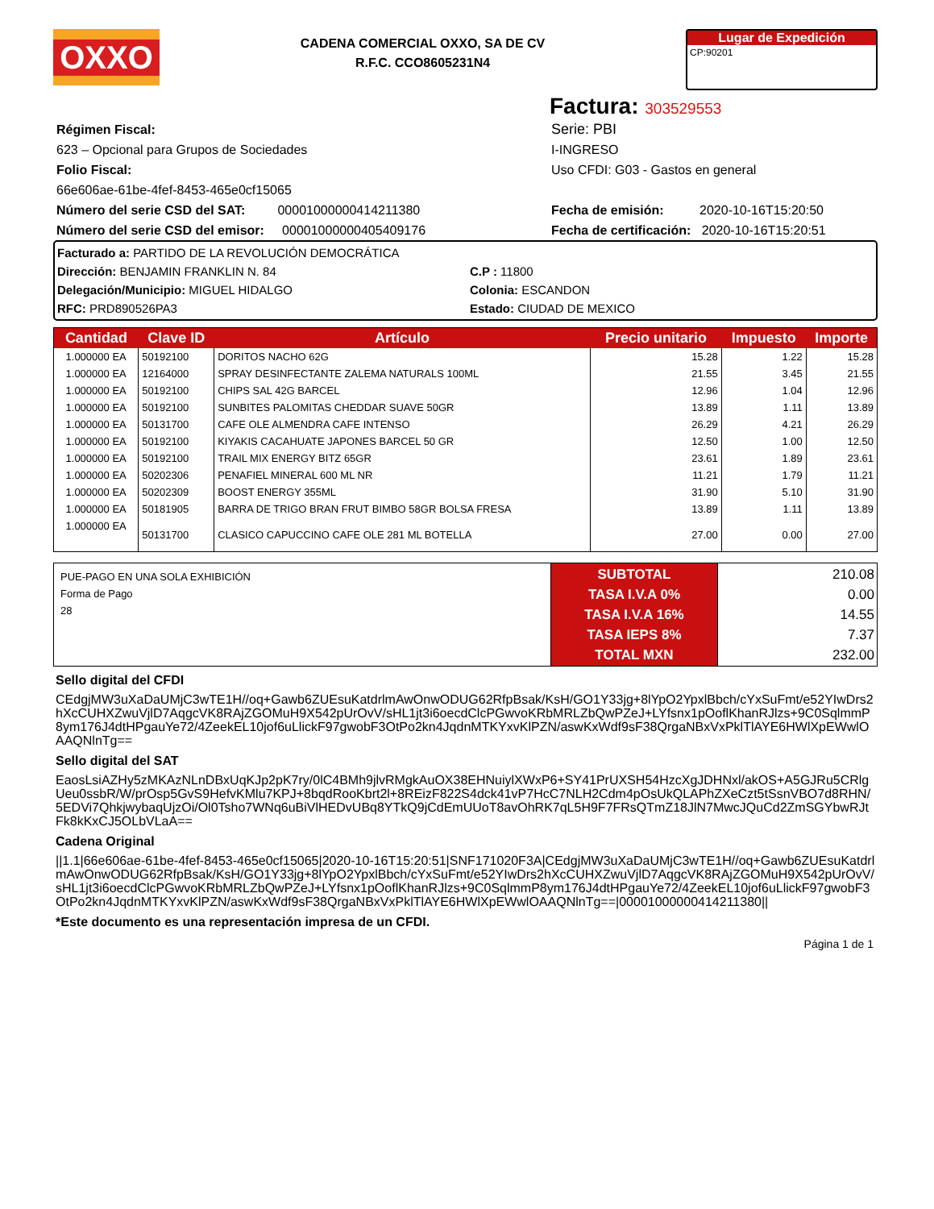OXXO
CADENA COMERCIAL OXXO, SA DE CV
R.F.C. CCO8605231N4
Lugar de Expedición
CP:90201
Factura: 303529553
Régimen Fiscal:
623 – Opcional para Grupos de Sociedades
Folio Fiscal:
66e606ae-61be-4fef-8453-465e0cf15065
Número del serie CSD del SAT: 00001000000414211380
Número del serie CSD del emisor: 00001000000405409176
Serie: PBI
I-INGRESO
Uso CFDI: G03 - Gastos en general
Fecha de emisión: 2020-10-16T15:20:50
Fecha de certificación: 2020-10-16T15:20:51
Facturado a: PARTIDO DE LA REVOLUCIÓN DEMOCRÁTICA
Dirección: BENJAMIN FRANKLIN N. 84
Delegación/Municipio: MIGUEL HIDALGO
RFC: PRD890526PA3
C.P : 11800
Colonia: ESCANDON
Estado: CIUDAD DE MEXICO
| Cantidad | Clave ID | Artículo | Precio unitario | Impuesto | Importe |
| --- | --- | --- | --- | --- | --- |
| 1.000000 EA | 50192100 | DORITOS NACHO 62G | 15.28 | 1.22 | 15.28 |
| 1.000000 EA | 12164000 | SPRAY DESINFECTANTE ZALEMA NATURALS 100ML | 21.55 | 3.45 | 21.55 |
| 1.000000 EA | 50192100 | CHIPS SAL 42G BARCEL | 12.96 | 1.04 | 12.96 |
| 1.000000 EA | 50192100 | SUNBITES PALOMITAS CHEDDAR SUAVE 50GR | 13.89 | 1.11 | 13.89 |
| 1.000000 EA | 50131700 | CAFE OLE ALMENDRA CAFE INTENSO | 26.29 | 4.21 | 26.29 |
| 1.000000 EA | 50192100 | KIYAKIS CACAHUATE JAPONES BARCEL 50 GR | 12.50 | 1.00 | 12.50 |
| 1.000000 EA | 50192100 | TRAIL MIX ENERGY BITZ 65GR | 23.61 | 1.89 | 23.61 |
| 1.000000 EA | 50202306 | PENAFIEL MINERAL 600 ML NR | 11.21 | 1.79 | 11.21 |
| 1.000000 EA | 50202309 | BOOST ENERGY 355ML | 31.90 | 5.10 | 31.90 |
| 1.000000 EA | 50181905 | BARRA DE TRIGO BRAN FRUT BIMBO 58GR BOLSA FRESA | 13.89 | 1.11 | 13.89 |
| 1.000000 EA | 50131700 | CLASICO CAPUCCINO CAFE OLE 281 ML BOTELLA | 27.00 | 0.00 | 27.00 |
| PUE-PAGO EN UNA SOLA EXHIBICIÓN Forma de Pago 28 | SUBTOTAL TASA I.V.A 0% TASA I.V.A 16% TASA IEPS 8% TOTAL MXN | 210.08 0.00 14.55 7.37 232.00 |
Sello digital del CFDI
CEdgjMW3uXaDaUMjC3wTE1H//oq+Gawb6ZUEsuKatdrlmAwOnwODUG62RfpBsak/KsH/GO1Y33jg+8lYpO2YpxlBbch/cYxSuFmt/e52YIwDrs2hXcCUHXZwuVjlD7AqgcVK8RAjZGOMuH9X542pUrOvV/sHL1jt3i6oecdClcPGwvoKRbMRLZbQwPZeJ+LYfsnx1pOoflKhanRJlzs+9C0SqlmmP8ym176J4dtHPgauYe72/4ZeekEL10jof6uLlickF97gwobF3OtPo2kn4JqdnMTKYxvKlPZN/aswKxWdf9sF38QrgaNBxVxPklTlAYE6HWlXpEWwlOAAQNlnTg==
Sello digital del SAT
EaosLsiAZHy5zMKAzNLnDBxUqKJp2pK7ry/0lC4BMh9jlvRMgkAuOX38EHNuiylXWxP6+SY41PrUXSH54HzcXgJDHNxl/akOS+A5GJRu5CRlgUeu0ssbR/W/prOsp5GvS9HefvKMlu7KPJ+8bqdRooKbrt2l+8REizF822S4dck41vP7HcC7NLH2Cdm4pOsUkQLAPhZXeCzt5tSsnVBO7d8RHN/5EDVi7QhkjwybaqUjzOi/Ol0Tsho7WNq6uBiVlHEDvUBq8YTkQ9jCdEmUUoT8avOhRK7qL5H9F7FRsQTmZ18JlN7MwcJQuCd2ZmSGYbwRJtFk8kKxCJ5OLbVLaA==
Cadena Original
||1.1|66e606ae-61be-4fef-8453-465e0cf15065|2020-10-16T15:20:51|SNF171020F3A|CEdgjMW3uXaDaUMjC3wTE1H//oq+Gawb6ZUEsuKatdrlmAwOnwODUG62RfpBsak/KsH/GO1Y33jg+8lYpO2YpxlBbch/cYxSuFmt/e52YIwDrs2hXcCUHXZwuVjlD7AqgcVK8RAjZGOMuH9X542pUrOvV/sHL1jt3i6oecdClcPGwvoKRbMRLZbQwPZeJ+LYfsnx1pOoflKhanRJlzs+9C0SqlmmP8ym176J4dtHPgauYe72/4ZeekEL10jof6uLlickF97gwobF3OtPo2kn4JqdnMTKYxvKlPZN/aswKxWdf9sF38QrgaNBxVxPklTlAYE6HWlXpEWwlOAAQNlnTg==|00001000000414211380||
*Este documento es una representación impresa de un CFDI.
Página 1 de 1